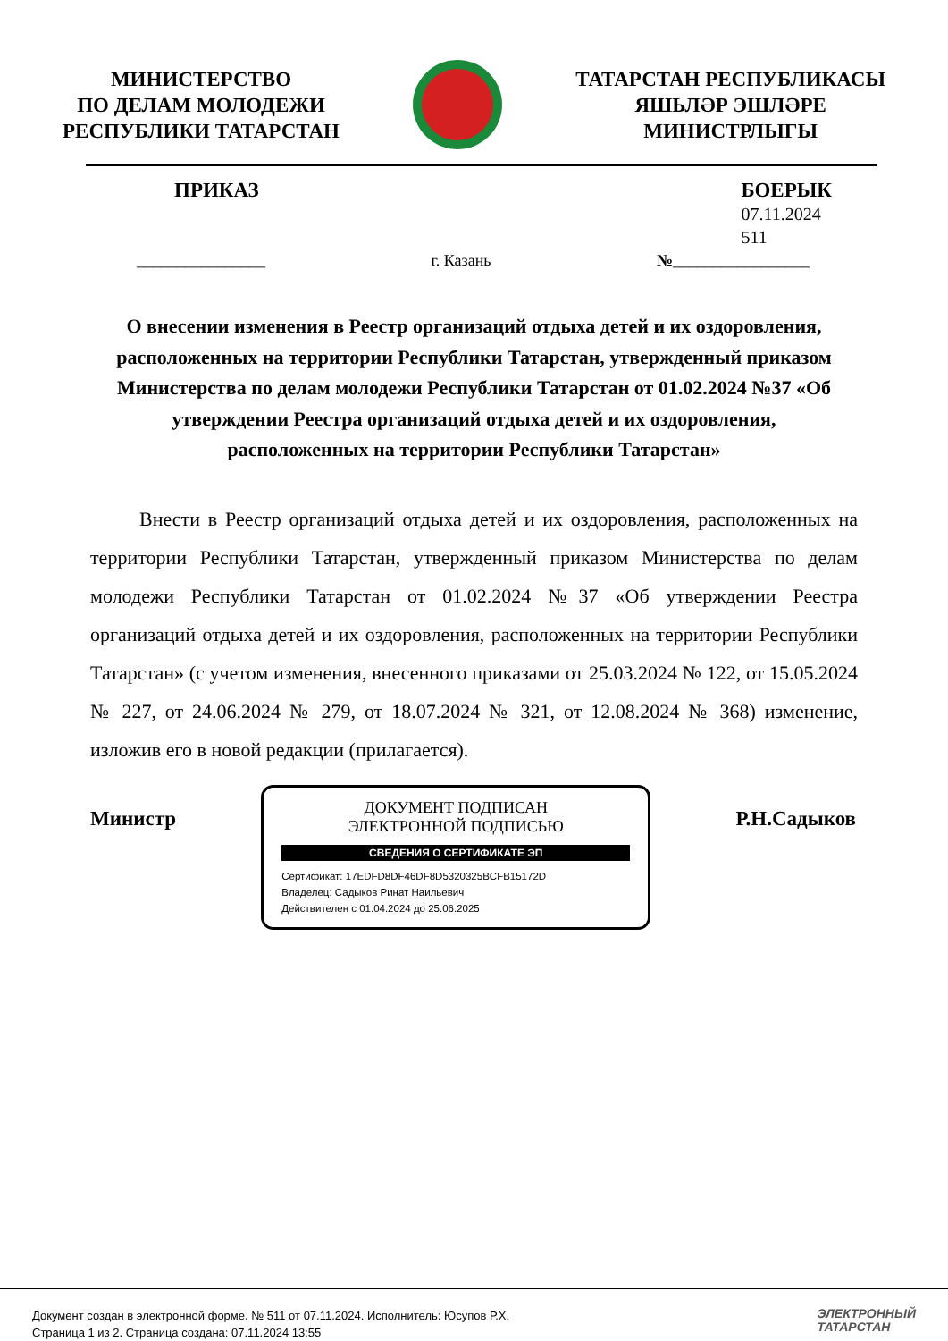МИНИСТЕРСТВО
ПО ДЕЛАМ МОЛОДЕЖИ
РЕСПУБЛИКИ ТАТАРСТАН
ТАТАРСТАН РЕСПУБЛИКАСЫ
ЯШЬЛӘР ЭШЛӘРЕ
МИНИСТРЛЫГЫ
ПРИКАЗ БОЕРЫК
07.11.2024
511
________________ г. Казань №_________________
О внесении изменения в Реестр организаций отдыха детей и их оздоровления, расположенных на территории Республики Татарстан, утвержденный приказом Министерства по делам молодежи Республики Татарстан от 01.02.2024 №37 «Об утверждении Реестра организаций отдыха детей и их оздоровления,
расположенных на территории Республики Татарстан»
   Внести в Реестр организаций отдыха детей и их оздоровления, расположенных на территории Республики Татарстан, утвержденный приказом Министерства по делам молодежи Республики Татарстан от 01.02.2024 №37 «Об утверждении Реестра организаций отдыха детей и их оздоровления, расположенных на территории Республики Татарстан» (с учетом изменения, внесенного приказами от 25.03.2024 № 122, от 15.05.2024 № 227, от 24.06.2024 № 279, от 18.07.2024 № 321, от 12.08.2024 № 368) изменение, изложив его в новой редакции (прилагается).
Министр
ДОКУМЕНТ ПОДПИСАН
ЭЛЕКТРОННОЙ ПОДПИСЬЮ
СВЕДЕНИЯ О СЕРТИФИКАТЕ ЭП
Сертификат: 17EDFD8DF46DF8D5320325BCFB15172D
Владелец: Садыков Ринат Наильевич
Действителен с 01.04.2024 до 25.06.2025
Р.Н.Садыков
Документ создан в электронной форме. № 511 от 07.11.2024. Исполнитель: Юсупов Р.Х.
Страница 1 из 2. Страница создана: 07.11.2024 13:55
ЭЛЕКТРОННЫЙ
ТАТАРСТАН